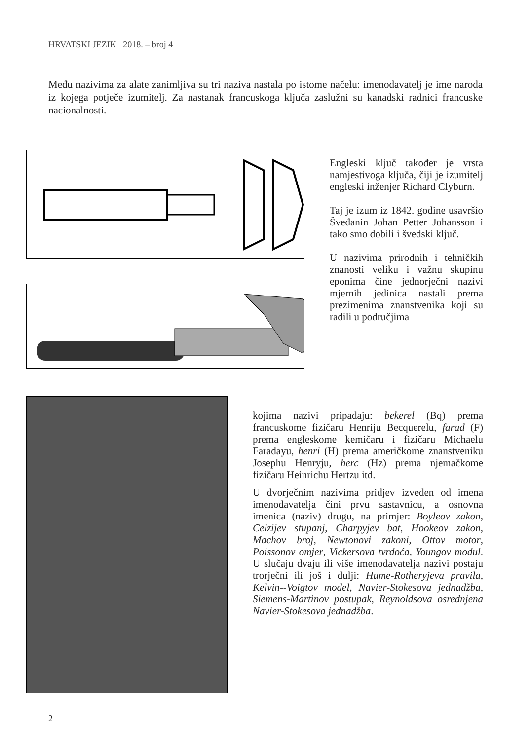HRVATSKI JEZIK 2018. – broj 4
Među nazivima za alate zanimljiva su tri naziva nastala po istome načelu: imenodavatelj je ime naroda iz kojega potječe izumitelj. Za nastanak francuskoga ključa zaslužni su kanadski radnici francuske nacionalnosti.
Engleski ključ također je vrsta namjestivoga ključa, čiji je izumitelj engleski inženjer Richard Clyburn.
Taj je izum iz 1842. godine usavršio Šveđanin Johan Petter Johansson i tako smo dobili i švedski ključ.
U nazivima prirodnih i tehničkih znanosti veliku i važnu skupinu eponima čine jednorječni nazivi mjernih jedinica nastali prema prezimenima znanstvenika koji su radili u područjima
kojima nazivi pripadaju: bekerel (Bq) prema francuskome fizičaru Henriju Becquerelu, farad (F) prema engleskome kemičaru i fizičaru Michaelu Faradayu, henri (H) prema američkome znanstveniku Josephu Henryju, herc (Hz) prema njemačkome fizičaru Heinrichu Hertzu itd.
U dvorječnim nazivima pridjev izveden od imena imenodavatelja čini prvu sastavnicu, a osnovna imenica (naziv) drugu, na primjer: Boyleov zakon, Celzijev stupanj, Charpyjev bat, Hookeov zakon, Machov broj, Newtonovi zakoni, Ottov motor, Poissonov omjer, Vickersova tvrdoća, Youngov modul. U slučaju dvaju ili više imenodavatelja nazivi postaju trorječni ili još i dulji: Hume-Rotheryjeva pravila, Kelvin--Voigtov model, Navier-Stokesova jednadžba, Siemens-Martinov postupak, Reynoldsova osrednjena Navier-Stokesova jednadžba.
2